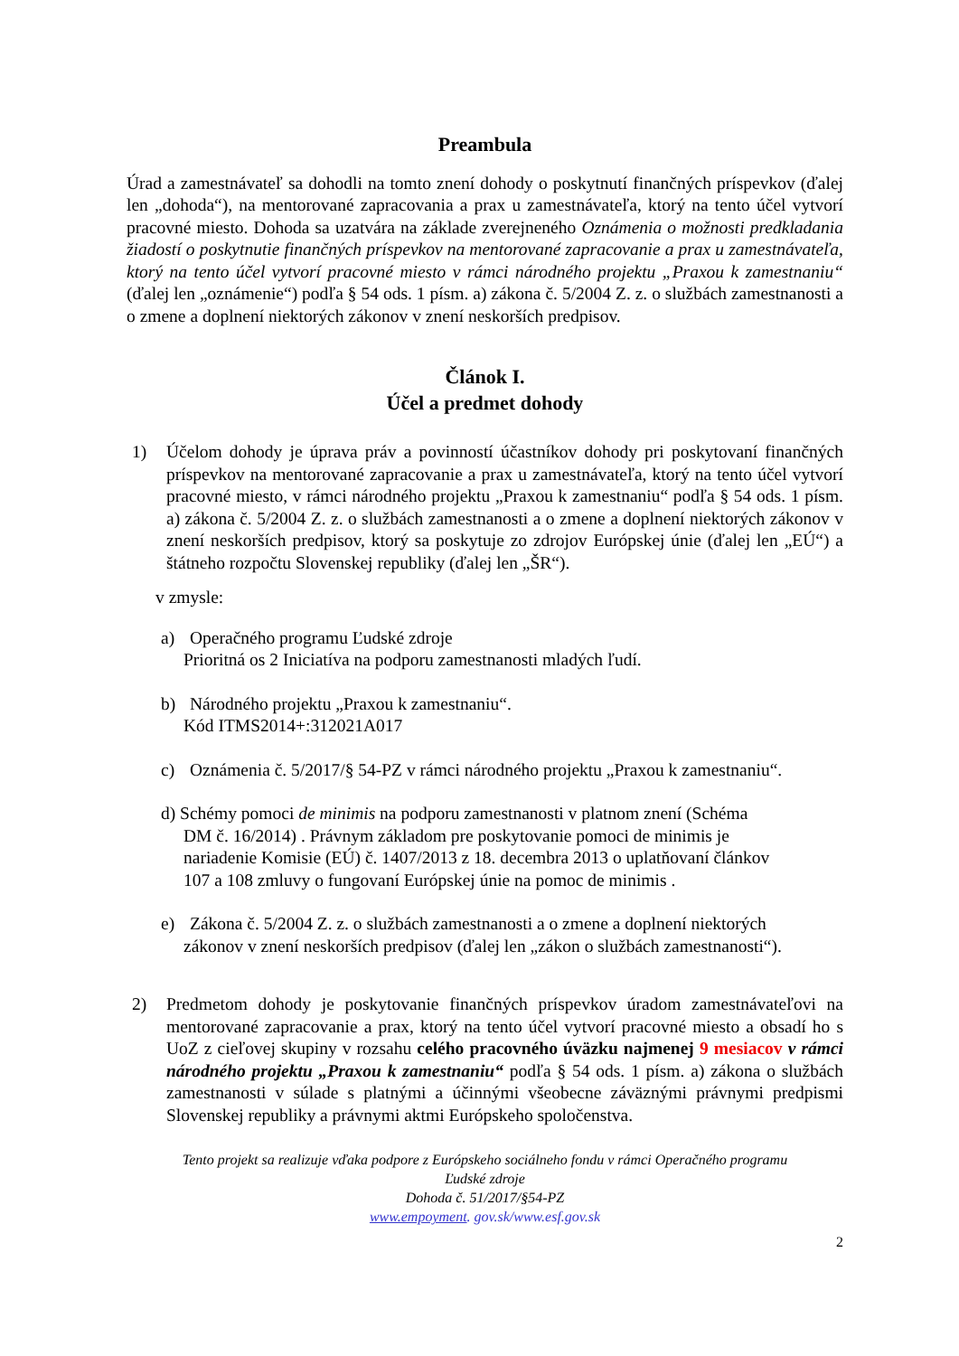Preambula
Úrad a zamestnávateľ sa dohodli na tomto znení dohody o poskytnutí finančných príspevkov (ďalej len „dohoda“), na mentorované zapracovania a prax u zamestnávateľa, ktorý na tento účel vytvorí pracovné miesto. Dohoda sa uzatvára na základe zverejneného Oznámenia o možnosti predkladania žiadostí o poskytnutie finančných príspevkov na mentorované zapracovanie a prax u zamestnávateľa, ktorý na tento účel vytvorí pracovné miesto v rámci národného projektu „Praxou k zamestnaniu“ (ďalej len „oznámenie“) podľa § 54 ods. 1 písm. a) zákona č. 5/2004 Z. z. o službách zamestnanosti a o zmene a doplnení niektorých zákonov v znení neskorších predpisov.
Článok I.
Účel a predmet dohody
1) Účelom dohody je úprava práv a povinností účastníkov dohody pri poskytovaní finančných príspevkov na mentorované zapracovanie a prax u zamestnávateľa, ktorý na tento účel vytvorí pracovné miesto, v rámci národného projektu „Praxou k zamestnaniu“ podľa § 54 ods. 1 písm. a) zákona č. 5/2004 Z. z. o službách zamestnanosti a o zmene a doplnení niektorých zákonov v znení neskorších predpisov, ktorý sa poskytuje zo zdrojov Európskej únie (ďalej len „EÚ“) a štátneho rozpočtu Slovenskej republiky (ďalej len „ŠR“).
v zmysle:
a) Operačného programu Ľudské zdroje
Prioritná os 2 Iniciatíva na podporu zamestnanosti mladých ľudí.
b) Národného projektu „Praxou k zamestnaniu“.
Kód ITMS2014+:312021A017
c) Oznámenia č. 5/2017/§ 54-PZ v rámci národného projektu „Praxou k zamestnaniu“.
d) Schémy pomoci de minimis na podporu zamestnanosti v platnom znení (Schéma
DM č. 16/2014) . Právnym základom pre poskytovanie pomoci de minimis je
nariadenie Komisie (EÚ) č. 1407/2013 z 18. decembra 2013 o uplatňovaní článkov
107 a 108 zmluvy o fungovaní Európskej únie na pomoc de minimis .
e) Zákona č. 5/2004 Z. z. o službách zamestnanosti a o zmene a doplnení niektorých
zákonov v znení neskorších predpisov (ďalej len „zákon o službách zamestnanosti“).
2) Predmetom dohody je poskytovanie finančných príspevkov úradom zamestnávateľovi na mentorované zapracovanie a prax, ktorý na tento účel vytvorí pracovné miesto a obsadí ho s UoZ z cieľovej skupiny v rozsahu celého pracovného úväzku najmenej 9 mesiacov v rámci národného projektu „Praxou k zamestnaniu“ podľa § 54 ods. 1 písm. a) zákona o službách zamestnanosti v súlade s platnými a účinnými všeobecne záväznými právnymi predpismi Slovenskej republiky a právnymi aktmi Európskeho spoločenstva.
Tento projekt sa realizuje vďaka podpore z Európskeho sociálneho fondu v rámci Operačného programu
Ľudské zdroje
Dohoda č. 51/2017/§54-PZ
www.empoyment. gov.sk/www.esf.gov.sk
2